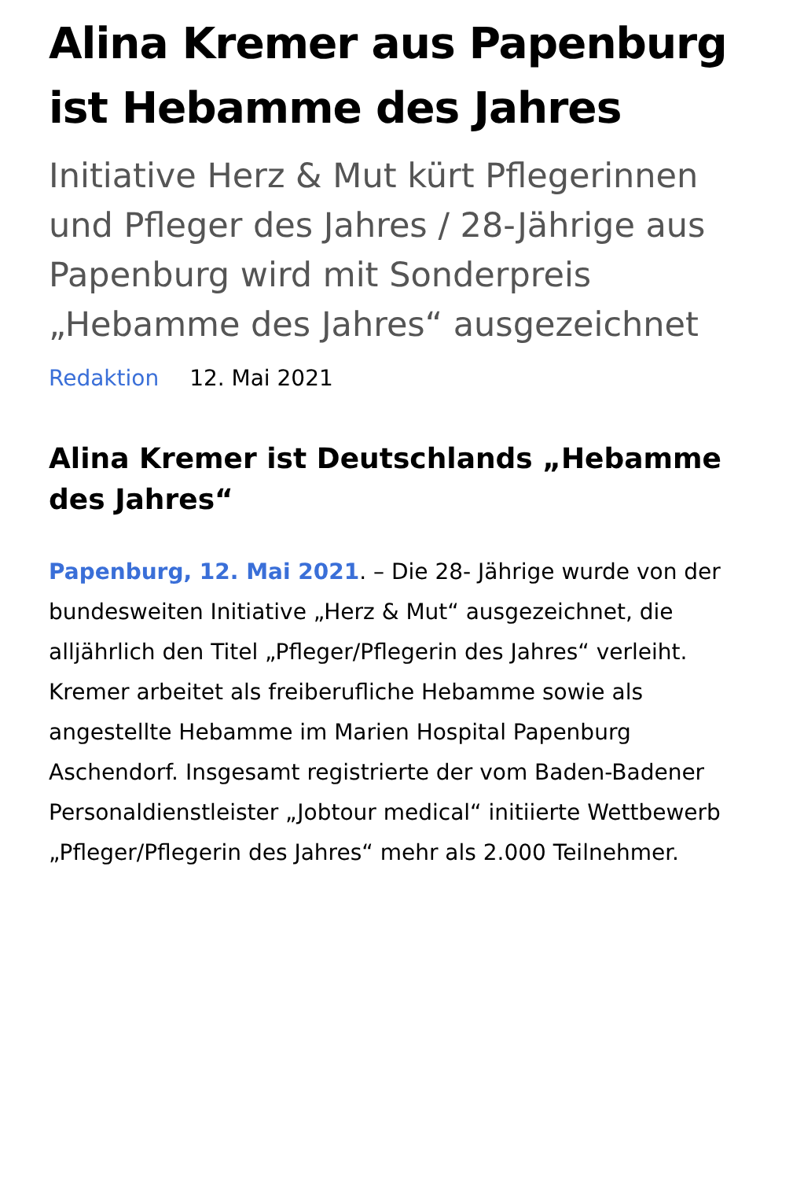Alina Kremer aus Papenburg ist Hebamme des Jahres
Initiative Herz & Mut kürt Pflegerinnen und Pfleger des Jahres / 28-Jährige aus Papenburg wird mit Sonderpreis „Hebamme des Jahres“ ausgezeichnet
Redaktion 12. Mai 2021
Alina Kremer ist Deutschlands „Hebamme des Jahres“
Papenburg, 12. Mai 2021. – Die 28- Jährige wurde von der bundesweiten Initiative „Herz & Mut“ ausgezeichnet, die alljährlich den Titel „Pfleger/Pflegerin des Jahres“ verleiht. Kremer arbeitet als freiberufliche Hebamme sowie als angestellte Hebamme im Marien Hospital Papenburg Aschendorf. Insgesamt registrierte der vom Baden-Badener Personaldienstleister „Jobtour medical“ initiierte Wettbewerb „Pfleger/Pflegerin des Jahres“ mehr als 2.000 Teilnehmer.